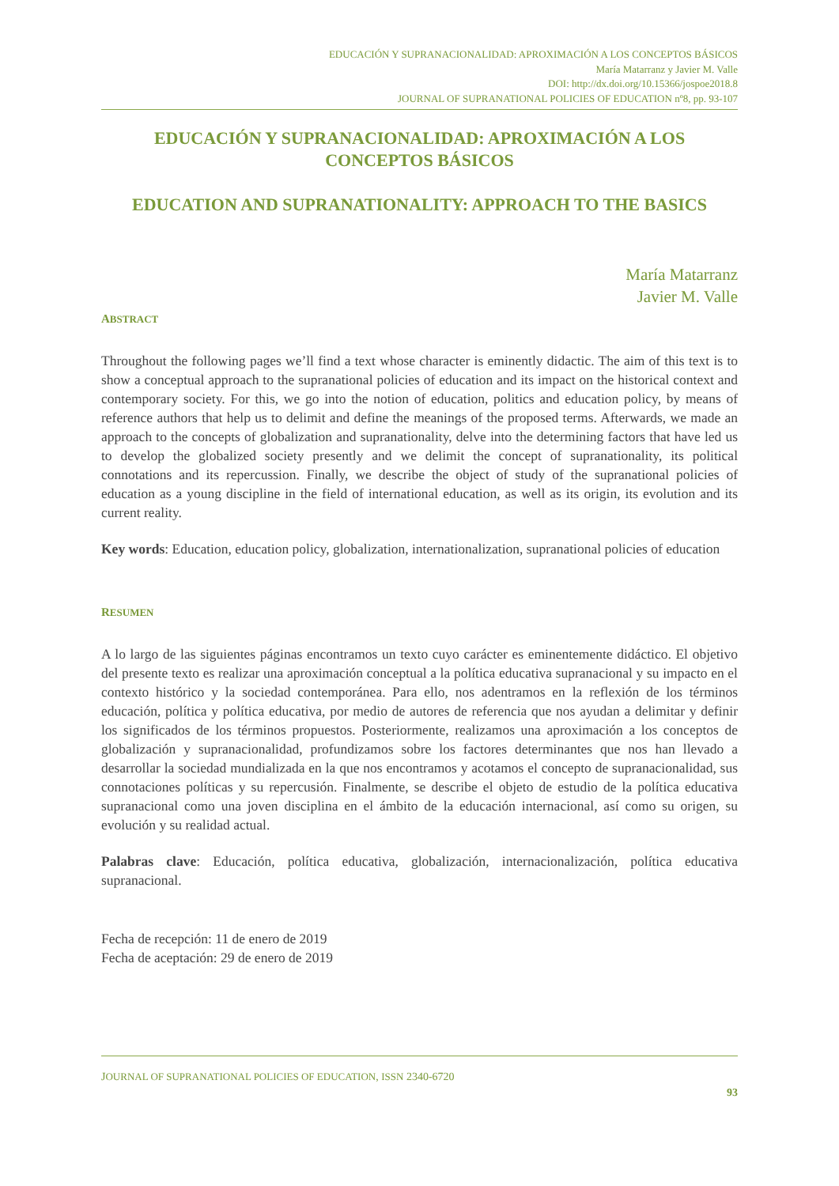EDUCACIÓN Y SUPRANACIONALIDAD: APROXIMACIÓN A LOS CONCEPTOS BÁSICOS
María Matarranz y Javier M. Valle
DOI: http://dx.doi.org/10.15366/jospoe2018.8
JOURNAL OF SUPRANATIONAL POLICIES OF EDUCATION nº8, pp. 93-107
EDUCACIÓN Y SUPRANACIONALIDAD: APROXIMACIÓN A LOS CONCEPTOS BÁSICOS
EDUCATION AND SUPRANATIONALITY: APPROACH TO THE BASICS
María Matarranz
Javier M. Valle
ABSTRACT
Throughout the following pages we’ll find a text whose character is eminently didactic. The aim of this text is to show a conceptual approach to the supranational policies of education and its impact on the historical context and contemporary society. For this, we go into the notion of education, politics and education policy, by means of reference authors that help us to delimit and define the meanings of the proposed terms. Afterwards, we made an approach to the concepts of globalization and supranationality, delve into the determining factors that have led us to develop the globalized society presently and we delimit the concept of supranationality, its political connotations and its repercussion. Finally, we describe the object of study of the supranational policies of education as a young discipline in the field of international education, as well as its origin, its evolution and its current reality.
Key words: Education, education policy, globalization, internationalization, supranational policies of education
RESUMEN
A lo largo de las siguientes páginas encontramos un texto cuyo carácter es eminentemente didáctico. El objetivo del presente texto es realizar una aproximación conceptual a la política educativa supranacional y su impacto en el contexto histórico y la sociedad contemporánea. Para ello, nos adentramos en la reflexión de los términos educación, política y política educativa, por medio de autores de referencia que nos ayudan a delimitar y definir los significados de los términos propuestos. Posteriormente, realizamos una aproximación a los conceptos de globalización y supranacionalidad, profundizamos sobre los factores determinantes que nos han llevado a desarrollar la sociedad mundializada en la que nos encontramos y acotamos el concepto de supranacionalidad, sus connotaciones políticas y su repercusión. Finalmente, se describe el objeto de estudio de la política educativa supranacional como una joven disciplina en el ámbito de la educación internacional, así como su origen, su evolución y su realidad actual.
Palabras clave: Educación, política educativa, globalización, internacionalización, política educativa supranacional.
Fecha de recepción: 11 de enero de 2019
Fecha de aceptación: 29 de enero de 2019
JOURNAL OF SUPRANATIONAL POLICIES OF EDUCATION, ISSN 2340-6720
93